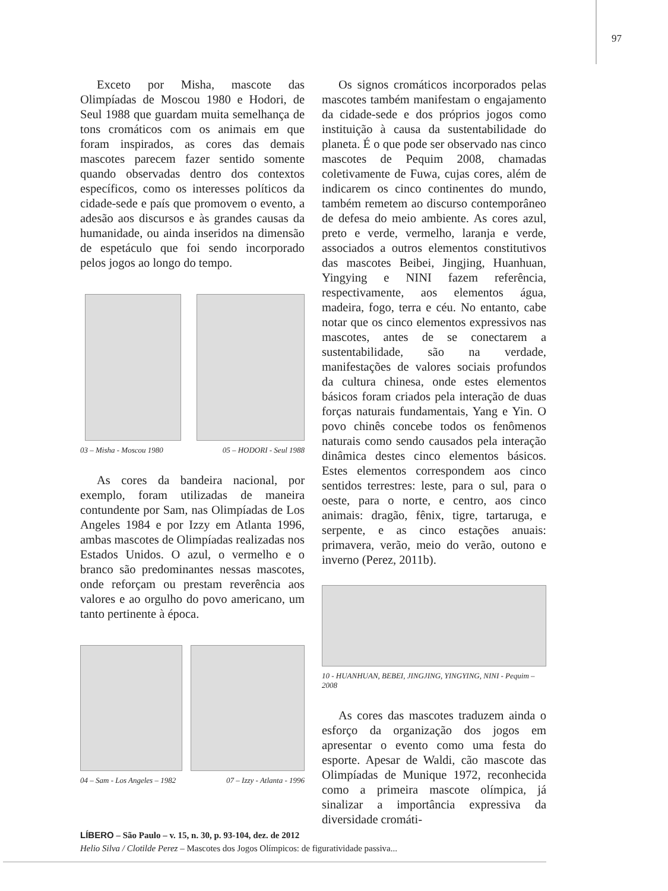97
Exceto por Misha, mascote das Olimpíadas de Moscou 1980 e Hodori, de Seul 1988 que guardam muita semelhança de tons cromáticos com os animais em que foram inspirados, as cores das demais mascotes parecem fazer sentido somente quando observadas dentro dos contextos específicos, como os interesses políticos da cidade-sede e país que promovem o evento, a adesão aos discursos e às grandes causas da humanidade, ou ainda inseridos na dimensão de espetáculo que foi sendo incorporado pelos jogos ao longo do tempo.
03 – Misha - Moscou 1980 05 – HODORI - Seul 1988
As cores da bandeira nacional, por exemplo, foram utilizadas de maneira contundente por Sam, nas Olimpíadas de Los Angeles 1984 e por Izzy em Atlanta 1996, ambas mascotes de Olimpíadas realizadas nos Estados Unidos. O azul, o vermelho e o branco são predominantes nessas mascotes, onde reforçam ou prestam reverência aos valores e ao orgulho do povo americano, um tanto pertinente à época.
04 – Sam - Los Angeles – 1982 07 – Izzy - Atlanta - 1996
Os signos cromáticos incorporados pelas mascotes também manifestam o engajamento da cidade-sede e dos próprios jogos como instituição à causa da sustentabilidade do planeta. É o que pode ser observado nas cinco mascotes de Pequim 2008, chamadas coletivamente de Fuwa, cujas cores, além de indicarem os cinco continentes do mundo, também remetem ao discurso contemporâneo de defesa do meio ambiente. As cores azul, preto e verde, vermelho, laranja e verde, associados a outros elementos constitutivos das mascotes Beibei, Jingjing, Huanhuan, Yingying e NINI fazem referência, respectivamente, aos elementos água, madeira, fogo, terra e céu. No entanto, cabe notar que os cinco elementos expressivos nas mascotes, antes de se conectarem a sustentabilidade, são na verdade, manifestações de valores sociais profundos da cultura chinesa, onde estes elementos básicos foram criados pela interação de duas forças naturais fundamentais, Yang e Yin. O povo chinês concebe todos os fenômenos naturais como sendo causados pela interação dinâmica destes cinco elementos básicos. Estes elementos correspondem aos cinco sentidos terrestres: leste, para o sul, para o oeste, para o norte, e centro, aos cinco animais: dragão, fênix, tigre, tartaruga, e serpente, e as cinco estações anuais: primavera, verão, meio do verão, outono e inverno (Perez, 2011b).
10 - HUANHUAN, BEBEI, JINGJING, YINGYING, NINI - Pequim – 2008
As cores das mascotes traduzem ainda o esforço da organização dos jogos em apresentar o evento como uma festa do esporte. Apesar de Waldi, cão mascote das Olimpíadas de Munique 1972, reconhecida como a primeira mascote olímpica, já sinalizar a importância expressiva da diversidade cromáti-
LÍBERO – São Paulo – v. 15, n. 30, p. 93-104, dez. de 2012
Helio Silva / Clotilde Perez – Mascotes dos Jogos Olímpicos: de figuratividade passiva...